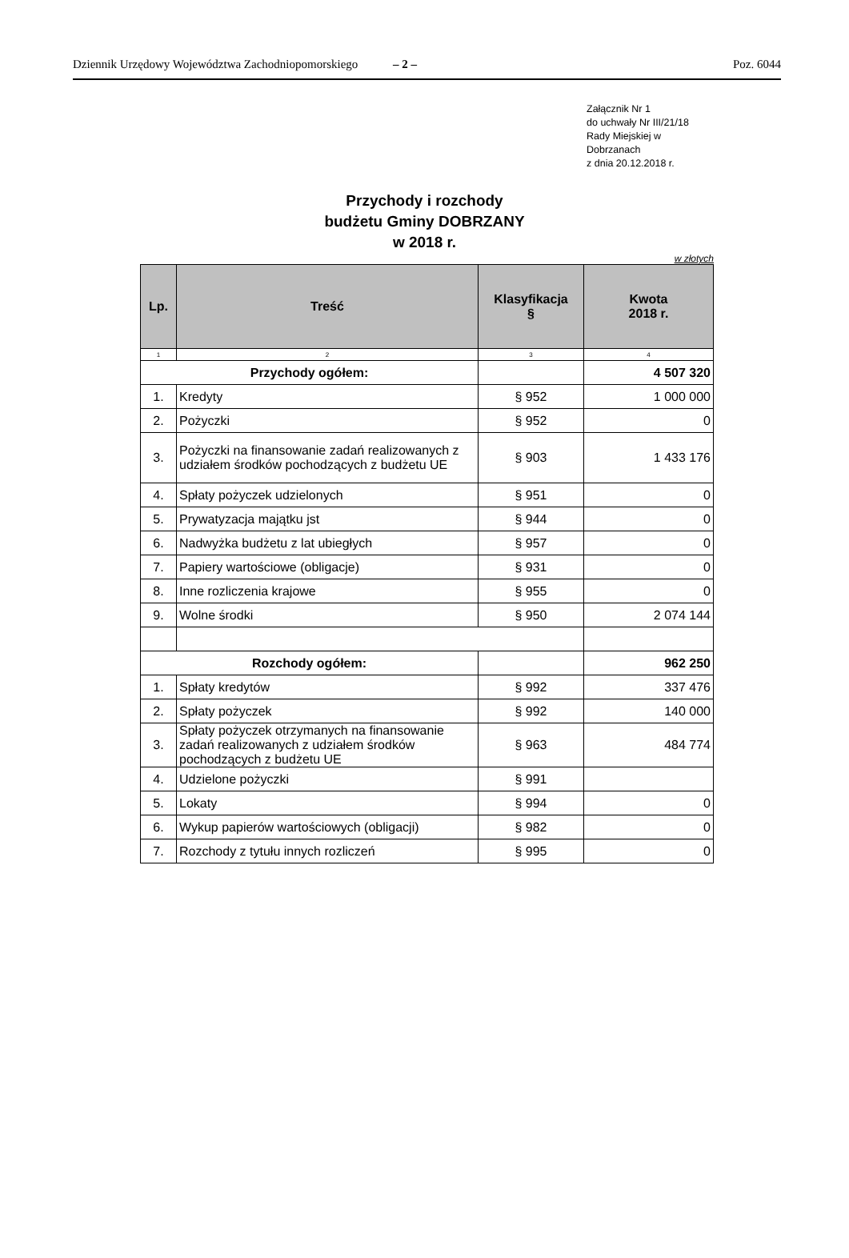Dziennik Urzędowy Województwa Zachodniopomorskiego – 2 – Poz. 6044
Załącznik Nr 1
do uchwały Nr III/21/18
Rady Miejskiej w
Dobrzanach
z dnia 20.12.2018 r.
Przychody i rozchody
budżetu Gminy DOBRZANY
w 2018 r.
w złotych
| Lp. | Treść | Klasyfikacja § | Kwota 2018 r. |
| --- | --- | --- | --- |
| 1 | 2 | 3 | 4 |
| Przychody ogółem: | | | 4 507 320 |
| 1. | Kredyty | § 952 | 1 000 000 |
| 2. | Pożyczki | § 952 | 0 |
| 3. | Pożyczki na finansowanie zadań realizowanych z udziałem środków pochodzących z budżetu UE | § 903 | 1 433 176 |
| 4. | Spłaty pożyczek udzielonych | § 951 | 0 |
| 5. | Prywatyzacja majątku jst | § 944 | 0 |
| 6. | Nadwyżka budżetu z lat ubiegłych | § 957 | 0 |
| 7. | Papiery wartościowe (obligacje) | § 931 | 0 |
| 8. | Inne rozliczenia krajowe | § 955 | 0 |
| 9. | Wolne środki | § 950 | 2 074 144 |
| Rozchody ogółem: | | | 962 250 |
| 1. | Spłaty kredytów | § 992 | 337 476 |
| 2. | Spłaty pożyczek | § 992 | 140 000 |
| 3. | Spłaty pożyczek otrzymanych na finansowanie zadań realizowanych z udziałem środków pochodzących z budżetu UE | § 963 | 484 774 |
| 4. | Udzielone pożyczki | § 991 | |
| 5. | Lokaty | § 994 | 0 |
| 6. | Wykup papierów wartościowych (obligacji) | § 982 | 0 |
| 7. | Rozchody z tytułu innych rozliczeń | § 995 | 0 |